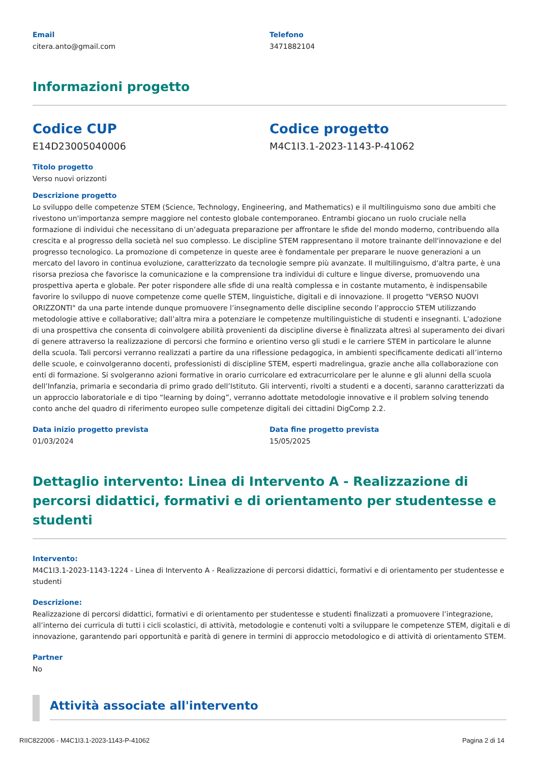Email
citera.anto@gmail.com
Telefono
3471882104
Informazioni progetto
Codice CUP
E14D23005040006
Codice progetto
M4C1I3.1-2023-1143-P-41062
Titolo progetto
Verso nuovi orizzonti
Descrizione progetto
Lo sviluppo delle competenze STEM (Science, Technology, Engineering, and Mathematics) e il multilinguismo sono due ambiti che rivestono un'importanza sempre maggiore nel contesto globale contemporaneo. Entrambi giocano un ruolo cruciale nella formazione di individui che necessitano di un’adeguata preparazione per affrontare le sfide del mondo moderno, contribuendo alla crescita e al progresso della società nel suo complesso. Le discipline STEM rappresentano il motore trainante dell'innovazione e del progresso tecnologico. La promozione di competenze in queste aree è fondamentale per preparare le nuove generazioni a un mercato del lavoro in continua evoluzione, caratterizzato da tecnologie sempre più avanzate. Il multilinguismo, d'altra parte, è una risorsa preziosa che favorisce la comunicazione e la comprensione tra individui di culture e lingue diverse, promuovendo una prospettiva aperta e globale. Per poter rispondere alle sfide di una realtà complessa e in costante mutamento, è indispensabile favorire lo sviluppo di nuove competenze come quelle STEM, linguistiche, digitali e di innovazione. Il progetto "VERSO NUOVI ORIZZONTI" da una parte intende dunque promuovere l’insegnamento delle discipline secondo l’approccio STEM utilizzando metodologie attive e collaborative; dall’altra mira a potenziare le competenze multilinguistiche di studenti e insegnanti. L’adozione di una prospettiva che consenta di coinvolgere abilità provenienti da discipline diverse è finalizzata altresì al superamento dei divari di genere attraverso la realizzazione di percorsi che formino e orientino verso gli studi e le carriere STEM in particolare le alunne della scuola. Tali percorsi verranno realizzati a partire da una riflessione pedagogica, in ambienti specificamente dedicati all’interno delle scuole, e coinvolgeranno docenti, professionisti di discipline STEM, esperti madrelingua, grazie anche alla collaborazione con enti di formazione. Si svolgeranno azioni formative in orario curricolare ed extracurricolare per le alunne e gli alunni della scuola dell’Infanzia, primaria e secondaria di primo grado dell’Istituto. Gli interventi, rivolti a studenti e a docenti, saranno caratterizzati da un approccio laboratoriale e di tipo “learning by doing”, verranno adottate metodologie innovative e il problem solving tenendo conto anche del quadro di riferimento europeo sulle competenze digitali dei cittadini DigComp 2.2.
Data inizio progetto prevista
01/03/2024
Data fine progetto prevista
15/05/2025
Dettaglio intervento: Linea di Intervento A - Realizzazione di percorsi didattici, formativi e di orientamento per studentesse e studenti
Intervento:
M4C1I3.1-2023-1143-1224 - Linea di Intervento A - Realizzazione di percorsi didattici, formativi e di orientamento per studentesse e studenti
Descrizione:
Realizzazione di percorsi didattici, formativi e di orientamento per studentesse e studenti finalizzati a promuovere l’integrazione, all’interno dei curricula di tutti i cicli scolastici, di attività, metodologie e contenuti volti a sviluppare le competenze STEM, digitali e di innovazione, garantendo pari opportunità e parità di genere in termini di approccio metodologico e di attività di orientamento STEM.
Partner
No
Attività associate all'intervento
RIIC822006 - M4C1I3.1-2023-1143-P-41062 Pagina 2 di 14